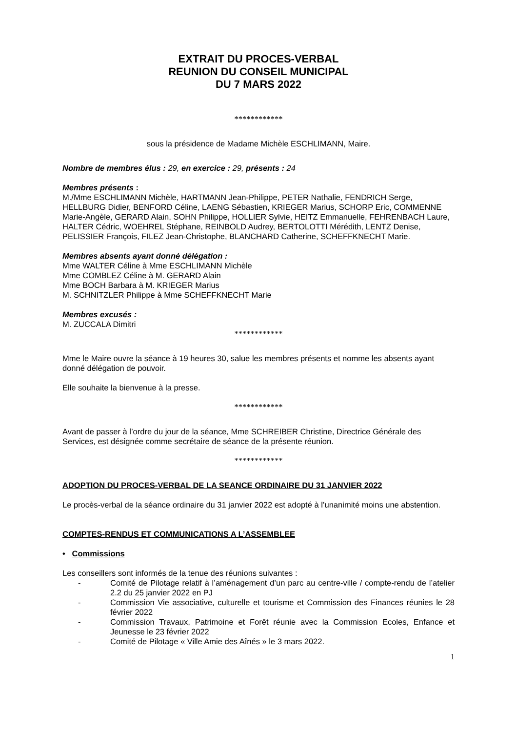EXTRAIT DU PROCES-VERBAL
REUNION DU CONSEIL MUNICIPAL
DU 7 MARS 2022
************
sous la présidence de Madame Michèle ESCHLIMANN, Maire.
Nombre de membres élus : 29, en exercice : 29, présents : 24
Membres présents :
M./Mme ESCHLIMANN Michèle, HARTMANN Jean-Philippe, PETER Nathalie, FENDRICH Serge, HELLBURG Didier, BENFORD Céline, LAENG Sébastien, KRIEGER Marius, SCHORP Eric, COMMENNE Marie-Angèle, GERARD Alain, SOHN Philippe, HOLLIER Sylvie, HEITZ Emmanuelle, FEHRENBACH Laure, HALTER Cédric, WOEHREL Stéphane, REINBOLD Audrey, BERTOLOTTI Mérédith, LENTZ Denise, PELISSIER François, FILEZ Jean-Christophe, BLANCHARD Catherine, SCHEFFKNECHT Marie.
Membres absents ayant donné délégation :
Mme WALTER Céline à Mme ESCHLIMANN Michèle
Mme COMBLEZ Céline à M. GERARD Alain
Mme BOCH Barbara à M. KRIEGER Marius
M. SCHNITZLER Philippe à Mme SCHEFFKNECHT Marie
Membres excusés :
M. ZUCCALA Dimitri
************
Mme le Maire ouvre la séance à 19 heures 30, salue les membres présents et nomme les absents ayant donné délégation de pouvoir.
Elle souhaite la bienvenue à la presse.
************
Avant de passer à l’ordre du jour de la séance, Mme SCHREIBER Christine, Directrice Générale des Services, est désignée comme secrétaire de séance de la présente réunion.
************
ADOPTION DU PROCES-VERBAL DE LA SEANCE ORDINAIRE DU 31 JANVIER 2022
Le procès-verbal de la séance ordinaire du 31 janvier 2022 est adopté à l’unanimité moins une abstention.
COMPTES-RENDUS ET COMMUNICATIONS A L’ASSEMBLEE
• Commissions
Les conseillers sont informés de la tenue des réunions suivantes :
- Comité de Pilotage relatif à l’aménagement d’un parc au centre-ville / compte-rendu de l’atelier 2.2 du 25 janvier 2022 en PJ
- Commission Vie associative, culturelle et tourisme et Commission des Finances réunies le 28 février 2022
- Commission Travaux, Patrimoine et Forêt réunie avec la Commission Ecoles, Enfance et Jeunesse le 23 février 2022
- Comité de Pilotage « Ville Amie des Aînés » le 3 mars 2022.
1